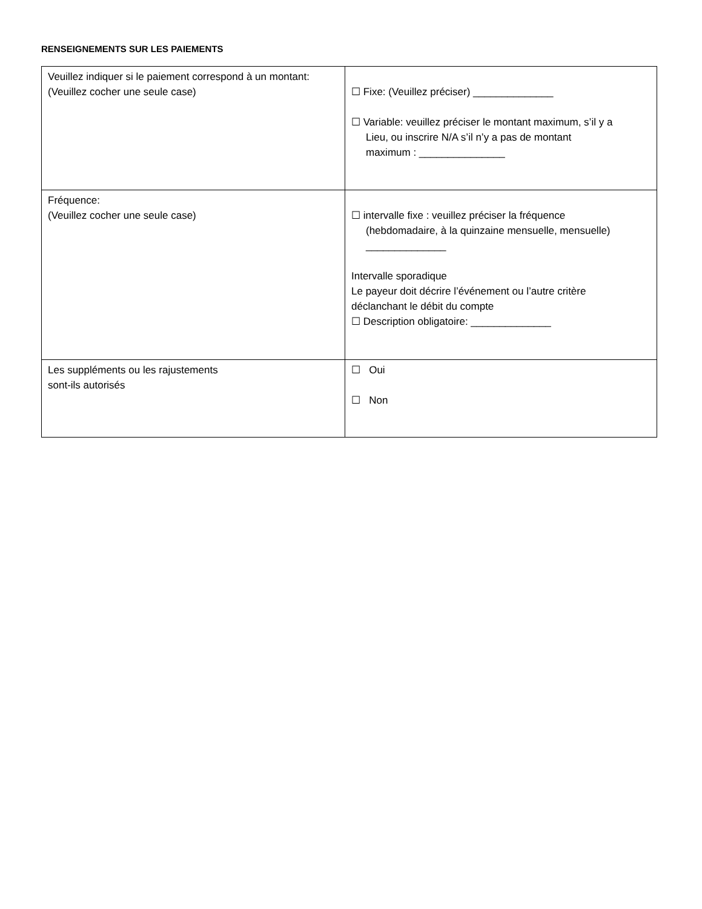RENSEIGNEMENTS SUR LES PAIEMENTS
| Veuillez indiquer si le paiement correspond à un montant: (Veuillez cocher une seule case) | ☐ Fixe: (Veuillez préciser) ______________ ☐ Variable: veuillez préciser le montant maximum, s’il y a Lieu, ou inscrire N/A s’il n’y a pas de montant maximum : _______________ |
| Fréquence: (Veuillez cocher une seule case) | ☐ intervalle fixe : veuillez préciser la fréquence (hebdomadaire, à la quinzaine mensuelle, mensuelle) ______________ Intervalle sporadique Le payeur doit décrire l’événement ou l’autre critère déclanchant le débit du compte ☐ Description obligatoire: ______________ |
| Les suppléments ou les rajustements sont-ils autorisés | ☐ Oui ☐ Non |